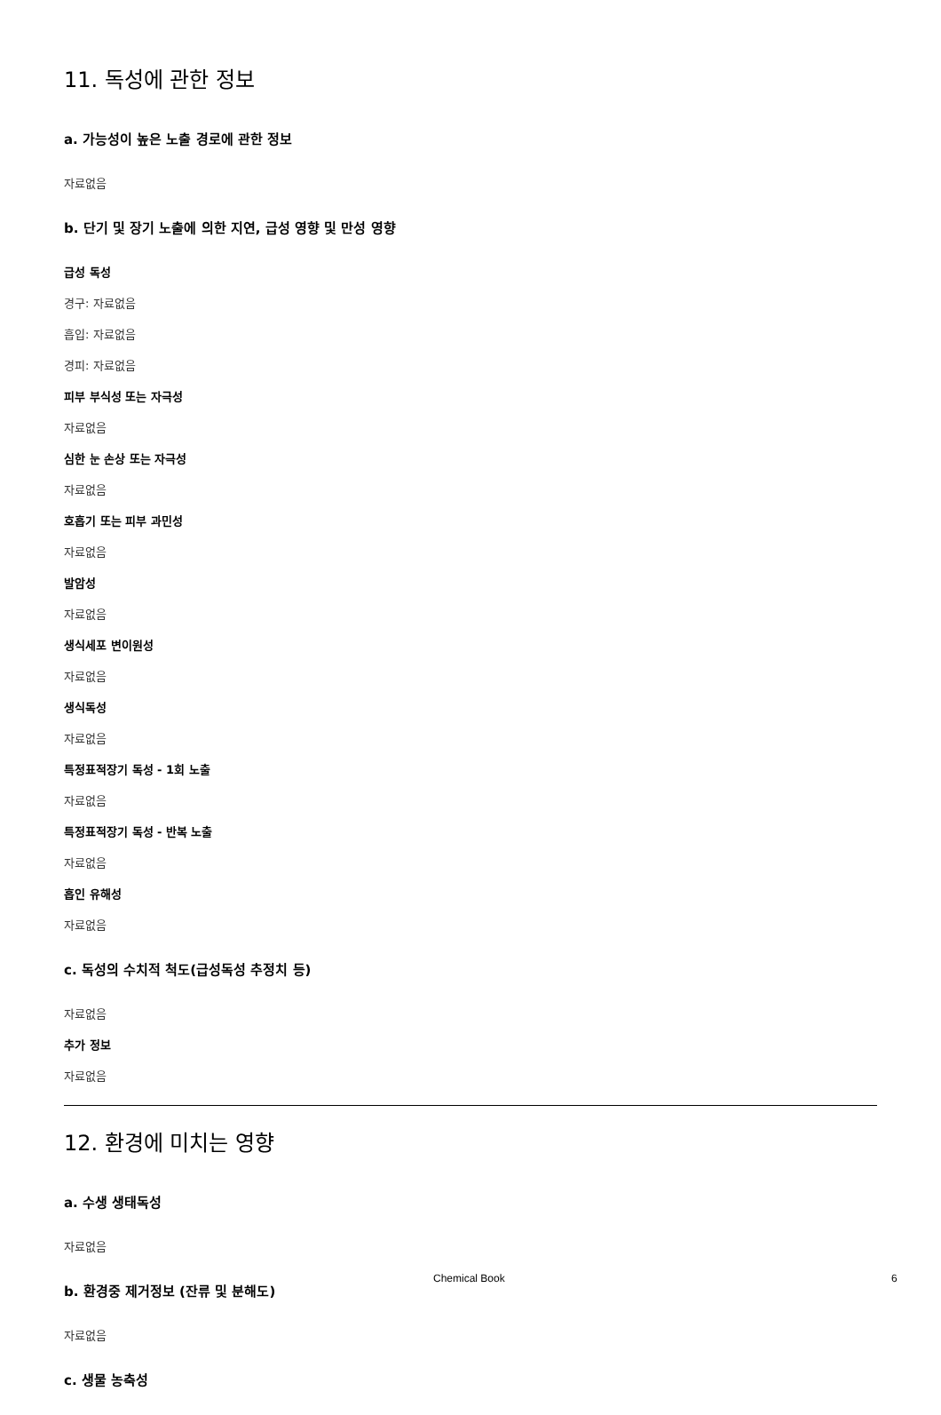11. 독성에 관한 정보
a. 가능성이 높은 노출 경로에 관한 정보
자료없음
b. 단기 및 장기 노출에 의한 지연, 급성 영향 및 만성 영향
급성 독성
경구: 자료없음
흡입: 자료없음
경피: 자료없음
피부 부식성 또는 자극성
자료없음
심한 눈 손상 또는 자극성
자료없음
호흡기 또는 피부 과민성
자료없음
발암성
자료없음
생식세포 변이원성
자료없음
생식독성
자료없음
특정표적장기 독성 - 1회 노출
자료없음
특정표적장기 독성 - 반복 노출
자료없음
흡인 유해성
자료없음
c. 독성의 수치적 척도(급성독성 추정치 등)
자료없음
추가 정보
자료없음
12. 환경에 미치는 영향
a. 수생 생태독성
자료없음
b. 환경중 제거정보 (잔류 및 분해도)
자료없음
c. 생물 농축성
Chemical Book 6